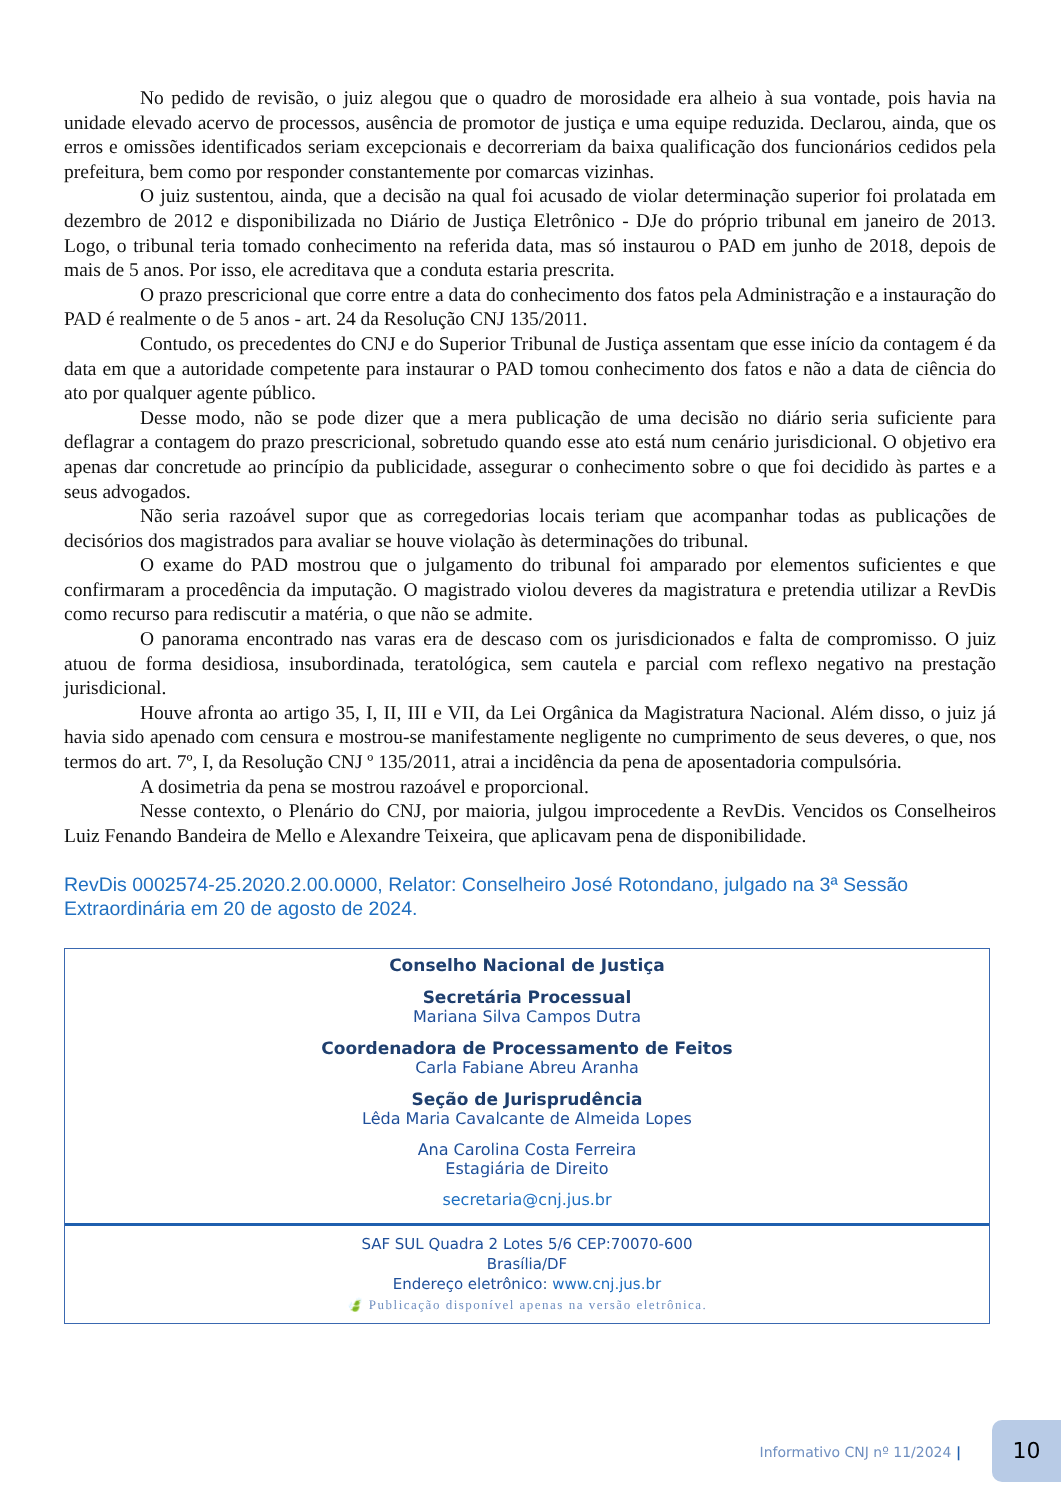No pedido de revisão, o juiz alegou que o quadro de morosidade era alheio à sua vontade, pois havia na unidade elevado acervo de processos, ausência de promotor de justiça e uma equipe reduzida. Declarou, ainda, que os erros e omissões identificados seriam excepcionais e decorreriam da baixa qualificação dos funcionários cedidos pela prefeitura, bem como por responder constantemente por comarcas vizinhas.
O juiz sustentou, ainda, que a decisão na qual foi acusado de violar determinação superior foi prolatada em dezembro de 2012 e disponibilizada no Diário de Justiça Eletrônico - DJe do próprio tribunal em janeiro de 2013. Logo, o tribunal teria tomado conhecimento na referida data, mas só instaurou o PAD em junho de 2018, depois de mais de 5 anos. Por isso, ele acreditava que a conduta estaria prescrita.
O prazo prescricional que corre entre a data do conhecimento dos fatos pela Administração e a instauração do PAD é realmente o de 5 anos - art. 24 da Resolução CNJ 135/2011.
Contudo, os precedentes do CNJ e do Superior Tribunal de Justiça assentam que esse início da contagem é da data em que a autoridade competente para instaurar o PAD tomou conhecimento dos fatos e não a data de ciência do ato por qualquer agente público.
Desse modo, não se pode dizer que a mera publicação de uma decisão no diário seria suficiente para deflagrar a contagem do prazo prescricional, sobretudo quando esse ato está num cenário jurisdicional. O objetivo era apenas dar concretude ao princípio da publicidade, assegurar o conhecimento sobre o que foi decidido às partes e a seus advogados.
Não seria razoável supor que as corregedorias locais teriam que acompanhar todas as publicações de decisórios dos magistrados para avaliar se houve violação às determinações do tribunal.
O exame do PAD mostrou que o julgamento do tribunal foi amparado por elementos suficientes e que confirmaram a procedência da imputação. O magistrado violou deveres da magistratura e pretendia utilizar a RevDis como recurso para rediscutir a matéria, o que não se admite.
O panorama encontrado nas varas era de descaso com os jurisdicionados e falta de compromisso. O juiz atuou de forma desidiosa, insubordinada, teratológica, sem cautela e parcial com reflexo negativo na prestação jurisdicional.
Houve afronta ao artigo 35, I, II, III e VII, da Lei Orgânica da Magistratura Nacional. Além disso, o juiz já havia sido apenado com censura e mostrou-se manifestamente negligente no cumprimento de seus deveres, o que, nos termos do art. 7º, I, da Resolução CNJ º 135/2011, atrai a incidência da pena de aposentadoria compulsória.
A dosimetria da pena se mostrou razoável e proporcional.
Nesse contexto, o Plenário do CNJ, por maioria, julgou improcedente a RevDis. Vencidos os Conselheiros Luiz Fenando Bandeira de Mello e Alexandre Teixeira, que aplicavam pena de disponibilidade.
RevDis 0002574-25.2020.2.00.0000, Relator: Conselheiro José Rotondano, julgado na 3ª Sessão Extraordinária em 20 de agosto de 2024.
Conselho Nacional de Justiça
Secretária Processual
Mariana Silva Campos Dutra
Coordenadora de Processamento de Feitos
Carla Fabiane Abreu Aranha
Seção de Jurisprudência
Lêda Maria Cavalcante de Almeida Lopes
Ana Carolina Costa Ferreira
Estagiária de Direito
secretaria@cnj.jus.br
SAF SUL Quadra 2 Lotes 5/6 CEP:70070-600
Brasília/DF
Endereço eletrônico: www.cnj.jus.br
🍃 Publicação disponível apenas na versão eletrônica.
Informativo CNJ nº 11/2024 |
10